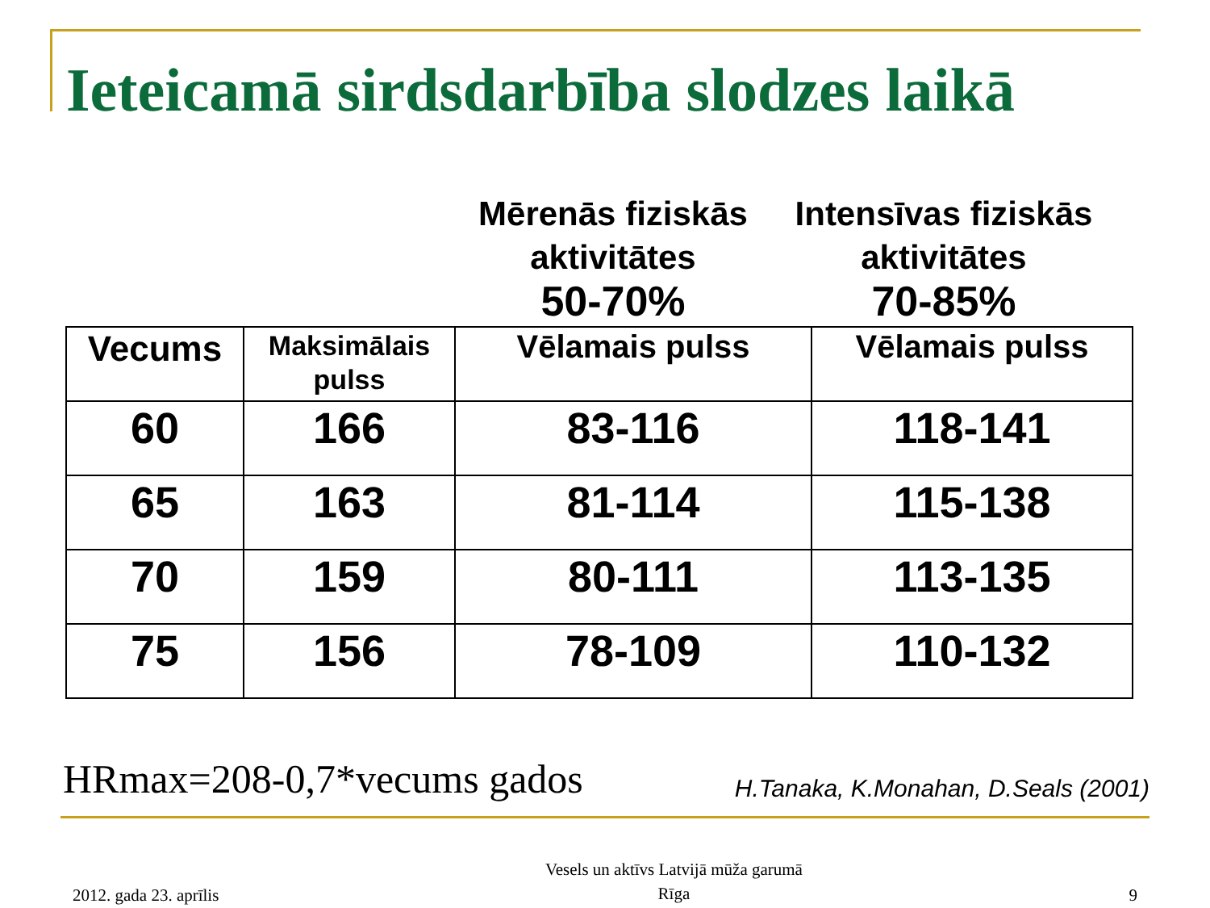Ieteicamā sirdsdarbība slodzes laikā
Mērenās fiziskās
aktivitātes
50-70%
Intensīvas fiziskās
aktivitātes
70-85%
| Vecums | Maksimālais pulss | Vēlamais pulss | Vēlamais pulss |
| 60 | 166 | 83-116 | 118-141 |
| 65 | 163 | 81-114 | 115-138 |
| 70 | 159 | 80-111 | 113-135 |
| 75 | 156 | 78-109 | 110-132 |
HRmax=208-0,7*vecums gados H.Tanaka, K.Monahan, D.Seals (2001)
2012. gada 23. aprīlis Vesels un aktīvs Latvijā mūža garumā
Rīga 9